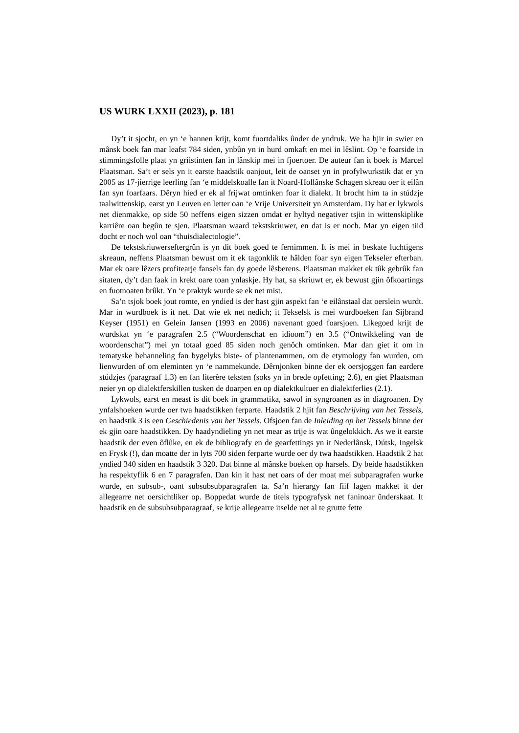US WURK LXXII (2023), p. 181
Dy’t it sjocht, en yn ‘e hannen krijt, komt fuortdaliks ûnder de yndruk. We ha hjir in swier en mânsk boek fan mar leafst 784 siden, ynbûn yn in hurd omkaft en mei in lêslint. Op ‘e foarside in stimmingsfolle plaat yn griistinten fan in lânskip mei in fjoertoer. De auteur fan it boek is Marcel Plaatsman. Sa’t er sels yn it earste haadstik oanjout, leit de oanset yn in profylwurkstik dat er yn 2005 as 17-jierrige leerling fan ‘e middelskoalle fan it Noard-Hollânske Schagen skreau oer it eilân fan syn foarfaars. Dêryn hied er ek al frijwat omtinken foar it dialekt. It brocht him ta in stúdzje taalwittenskip, earst yn Leuven en letter oan ‘e Vrije Universiteit yn Amsterdam. Dy hat er lykwols net dienmakke, op side 50 neffens eigen sizzen omdat er hyltyd negativer tsjin in wittenskiplike karriêre oan begûn te sjen. Plaatsman waard tekstskriuwer, en dat is er noch. Mar yn eigen tiid docht er noch wol oan “thuisdialectologie”.
De tekstskriuwerseftergrûn is yn dit boek goed te fernimmen. It is mei in beskate luchtigens skreaun, neffens Plaatsman bewust om it ek tagonklik te hâlden foar syn eigen Tekseler efterban. Mar ek oare lêzers profitearje fansels fan dy goede lêsberens. Plaatsman makket ek tûk gebrûk fan sitaten, dy’t dan faak in krekt oare toan ynlaskje. Hy hat, sa skriuwt er, ek bewust gjin ôfkoartings en fuotnoaten brûkt. Yn ‘e praktyk wurde se ek net mist.
Sa’n tsjok boek jout romte, en yndied is der hast gjin aspekt fan ‘e eilânstaal dat oerslein wurdt. Mar in wurdboek is it net. Dat wie ek net nedich; it Tekselsk is mei wurdboeken fan Sijbrand Keyser (1951) en Gelein Jansen (1993 en 2006) navenant goed foarsjoen. Likegoed krijt de wurdskat yn ‘e paragrafen 2.5 (“Woordenschat en idioom”) en 3.5 (“Ontwikkeling van de woordenschat”) mei yn totaal goed 85 siden noch genôch omtinken. Mar dan giet it om in tematyske behanneling fan bygelyks biste- of plantenammen, om de etymology fan wurden, om lienwurden of om eleminten yn ‘e nammekunde. Dêrnjonken binne der ek oersjoggen fan eardere stúdzjes (paragraaf 1.3) en fan literêre teksten (soks yn in brede opfetting; 2.6), en giet Plaatsman neier yn op dialektferskillen tusken de doarpen en op dialektkultuer en dialektferlies (2.1).
Lykwols, earst en meast is dit boek in grammatika, sawol in syngroanen as in diagroanen. Dy ynfalshoeken wurde oer twa haadstikken ferparte. Haadstik 2 hjit fan Beschrijving van het Tessels, en haadstik 3 is een Geschiedenis van het Tessels. Ofsjoen fan de Inleiding op het Tessels binne der ek gjin oare haadstikken. Dy haadyndieling yn net mear as trije is wat ûngelokkich. As we it earste haadstik der even ôflûke, en ek de bibliografy en de gearfettings yn it Nederlânsk, Dútsk, Ingelsk en Frysk (!), dan moatte der in lyts 700 siden ferparte wurde oer dy twa haadstikken. Haadstik 2 hat yndied 340 siden en haadstik 3 320. Dat binne al mânske boeken op harsels. Dy beide haadstikken ha respektyflik 6 en 7 paragrafen. Dan kin it hast net oars of der moat mei subparagrafen wurke wurde, en subsub-, oant subsubsubparagrafen ta. Sa’n hierargy fan fiif lagen makket it der allegearre net oersichtliker op. Boppedat wurde de titels typografysk net faninoar ûnderskaat. It haadstik en de subsubsubparagraaf, se krije allegearre itselde net al te grutte fette